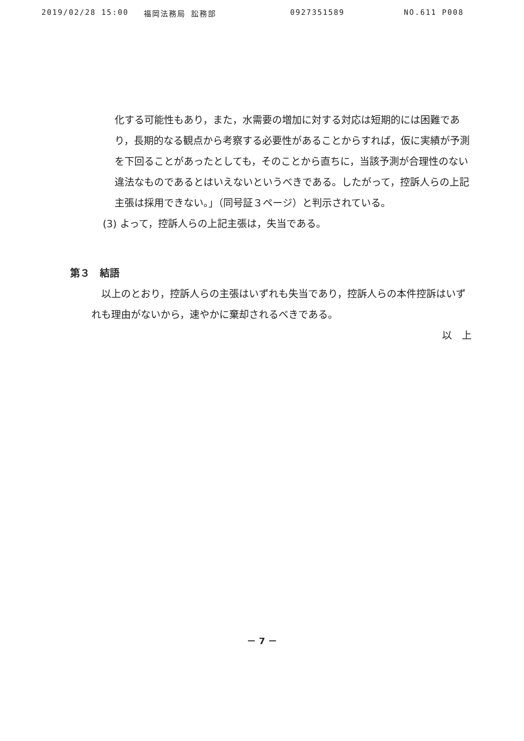2019/02/28 15:00 福岡法務局 訟務部 0927351589 NO.611 P008
化する可能性もあり，また，水需要の増加に対する対応は短期的には困難であり，長期的なる観点から考察する必要性があることからすれば，仮に実績が予測を下回ることがあったとしても，そのことから直ちに，当該予測が合理性のない違法なものであるとはいえないというべきである。したがって，控訴人らの上記主張は採用できない。」（同号証３ページ）と判示されている。
(3) よって，控訴人らの上記主張は，失当である。
第３　結語
以上のとおり，控訴人らの主張はいずれも失当であり，控訴人らの本件控訴はいずれも理由がないから，速やかに棄却されるべきである。
以　上
－ 7 －